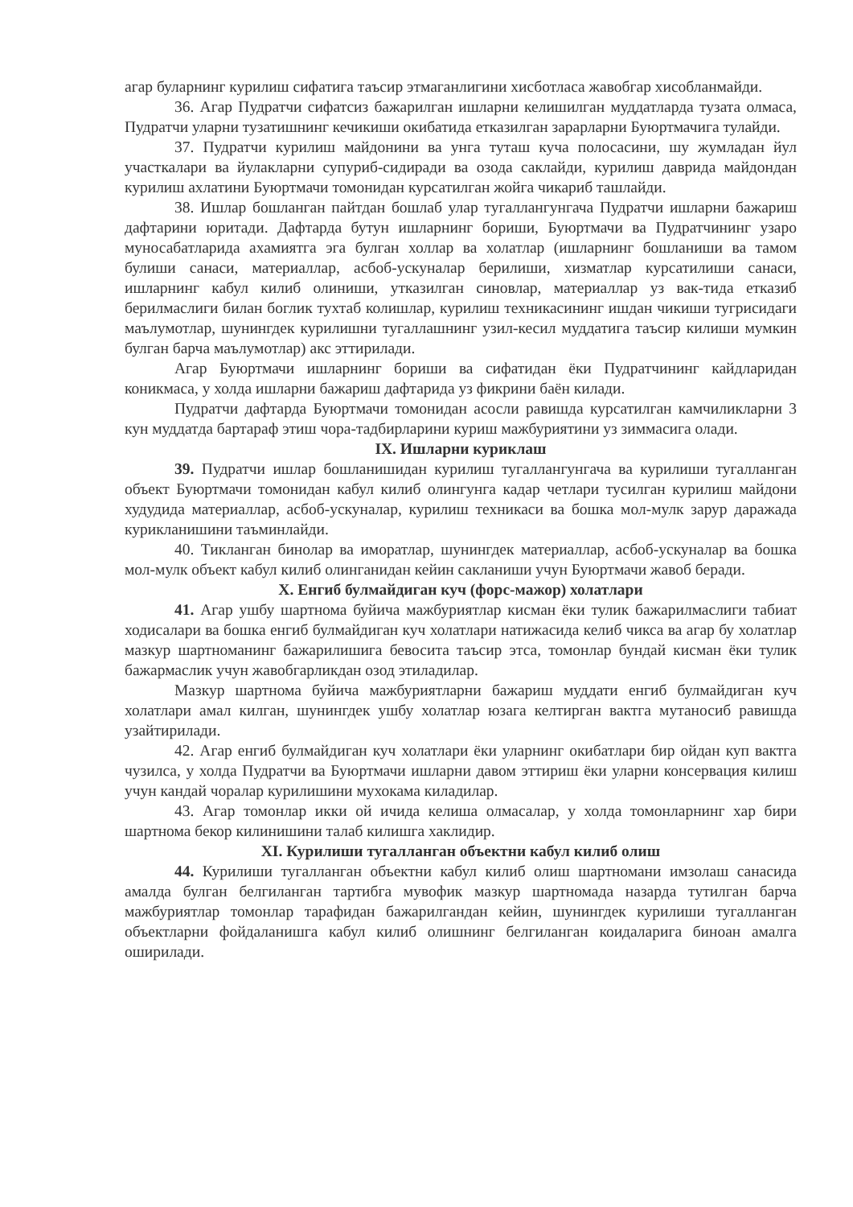агар буларнинг курилиш сифатига таъсир этмаганлигини хисботласа жавобгар хисобланмайди.
36. Агар Пудратчи сифатсиз бажарилган ишларни келишилган муддатларда тузата олмаса, Пудратчи уларни тузатишнинг кечикиши окибатида етказилган зарарларни Буюртмачига тулайди.
37. Пудратчи курилиш майдонини ва унга туташ куча полосасини, шу жумладан йул участкалари ва йулакларни супуриб-сидиради ва озода саклайди, курилиш даврида майдондан курилиш ахлатини Буюртмачи томонидан курсатилган жойга чикариб ташлайди.
38. Ишлар бошланган пайтдан бошлаб улар тугаллангунгача Пудратчи ишларни бажариш дафтарини юритади. Дафтарда бутун ишларнинг бориши, Буюртмачи ва Пудратчининг узаро муносабатларида ахамиятга эга булган холлар ва холатлар (ишларнинг бошланиши ва тамом булиши санаси, материаллар, асбоб-ускуналар берилиши, хизматлар курсатилиши санаси, ишларнинг кабул килиб олиниши, утказилган синовлар, материаллар уз вак-тида етказиб берилмаслиги билан боглик тухтаб колишлар, курилиш техникасининг ишдан чикиши тугрисидаги маълумотлар, шунингдек курилишни тугаллашнинг узил-кесил муддатига таъсир килиши мумкин булган барча маълумотлар) акс эттирилади.
Агар Буюртмачи ишларнинг бориши ва сифатидан ёки Пудратчининг кайдларидан коникмаса, у холда ишларни бажариш дафтарида уз фикрини баён килади.
Пудратчи дафтарда Буюртмачи томонидан асосли равишда курсатилган камчиликларни 3 кун муддатда бартараф этиш чора-тадбирларини куриш мажбуриятини уз зиммасига олади.
IX. Ишларни куриклаш
39. Пудратчи ишлар бошланишидан курилиш тугаллангунгача ва курилиши тугалланган объект Буюртмачи томонидан кабул килиб олингунга кадар четлари тусилган курилиш майдони худудида материаллар, асбоб-ускуналар, курилиш техникаси ва бошка мол-мулк зарур даражада курикланишини таъминлайди.
40. Тикланган бинолар ва иморатлар, шунингдек материаллар, асбоб-ускуналар ва бошка мол-мулк объект кабул килиб олинганидан кейин сакланиши учун Буюртмачи жавоб беради.
X. Енгиб булмайдиган куч (форс-мажор) холатлари
41. Агар ушбу шартнома буйича мажбуриятлар кисман ёки тулик бажарилмаслиги табиат ходисалари ва бошка енгиб булмайдиган куч холатлари натижасида келиб чикса ва агар бу холатлар мазкур шартноманинг бажарилишига бевосита таъсир этса, томонлар бундай кисман ёки тулик бажармаслик учун жавобгарликдан озод этиладилар.
Мазкур шартнома буйича мажбуриятларни бажариш муддати енгиб булмайдиган куч холатлари амал килган, шунингдек ушбу холатлар юзага келтирган вактга мутаносиб равишда узайтирилади.
42. Агар енгиб булмайдиган куч холатлари ёки уларнинг окибатлари бир ойдан куп вактга чузилса, у холда Пудратчи ва Буюртмачи ишларни давом эттириш ёки уларни консервация килиш учун кандай чоралар курилишини мухокама киладилар.
43. Агар томонлар икки ой ичида келиша олмасалар, у холда томонларнинг хар бири шартнома бекор килинишини талаб килишга хаклидир.
XI. Курилиши тугалланган объектни кабул килиб олиш
44. Курилиши тугалланган объектни кабул килиб олиш шартномани имзолаш санасида амалда булган белгиланган тартибга мувофик мазкур шартномада назарда тутилган барча мажбуриятлар томонлар тарафидан бажарилгандан кейин, шунингдек курилиши тугалланган объектларни фойдаланишга кабул килиб олишнинг белгиланган коидаларига биноан амалга оширилади.